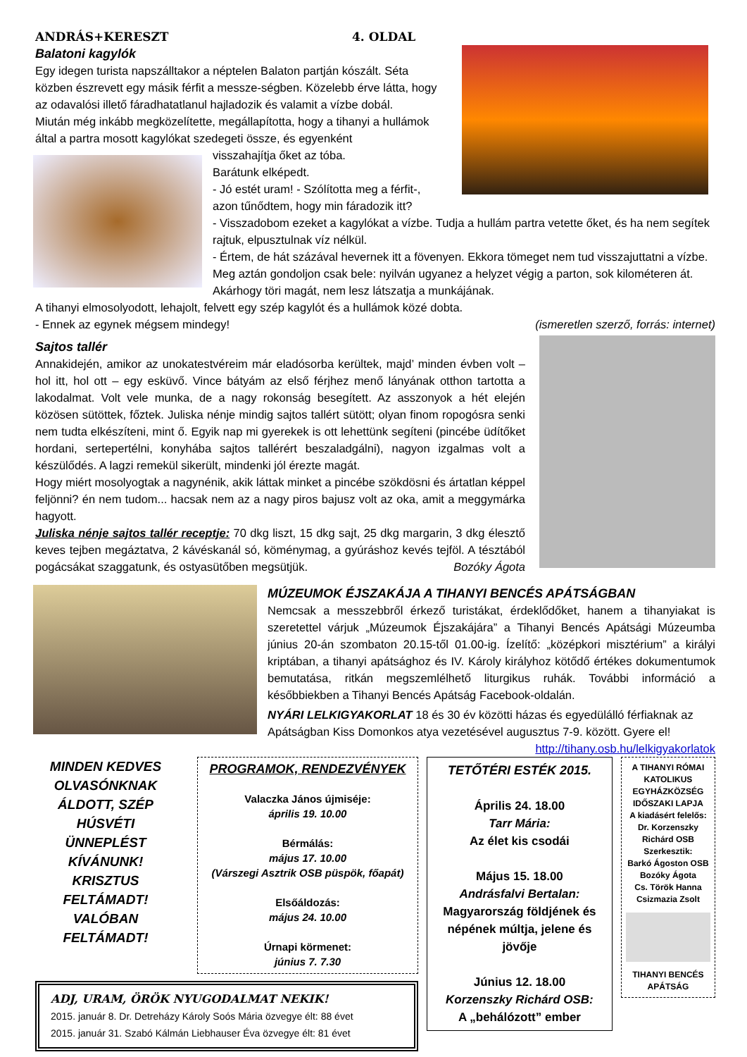ANDRÁS+KERESZT 4. OLDAL
Balatoni kagylók
Egy idegen turista napszálltakor a néptelen Balaton partján kószált. Séta közben észrevett egy másik férfit a messze-ségben. Közelebb érve látta, hogy az odavalósi illető fáradhatatlanul hajladozik és valamit a vízbe dobál.
Miután még inkább megközelítette, megállapította, hogy a tihanyi a hullámok által a partra mosott kagylókat szedegeti össze, és egyenként
visszahajítja őket az tóba.
Barátunk elképedt.
- Jó estét uram! - Szólította meg a férfit-, azon tűnődtem, hogy min fáradozik itt?
- Visszadobom ezeket a kagylókat a vízbe. Tudja a hullám partra vetette őket, és ha nem segítek rajtuk, elpusztulnak víz nélkül.
- Értem, de hát százával hevernek itt a fövenyen. Ekkora tömeget nem tud visszajuttatni a vízbe. Meg aztán gondoljon csak bele: nyilván ugyanez a helyzet végig a parton, sok kilométeren át. Akárhogy töri magát, nem lesz látszatja a munkájának.
A tihanyi elmosolyodott, lehajolt, felvett egy szép kagylót és a hullámok közé dobta.
- Ennek az egynek mégsem mindegy! (ismeretlen szerző, forrás: internet)
Sajtos tallér
Annakidején, amikor az unokatestvéreim már eladósorba kerültek, majd’ minden évben volt – hol itt, hol ott – egy esküvő. Vince bátyám az első férjhez menő lányának otthon tartotta a lakodalmat. Volt vele munka, de a nagy rokonság besegített. Az asszonyok a hét elején közösen sütöttek, főztek. Juliska nénje mindig sajtos tallért sütött; olyan finom ropogósra senki nem tudta elkészíteni, mint ő. Egyik nap mi gyerekek is ott lehettünk segíteni (pincébe üdítőket hordani, sertepertélni, konyhába sajtos tallérért beszaladgálni), nagyon izgalmas volt a készülődés. A lagzi remekül sikerült, mindenki jól érezte magát.
Hogy miért mosolyogtak a nagynénik, akik láttak minket a pincébe szökdösni és ártatlan képpel feljönni? én nem tudom... hacsak nem az a nagy piros bajusz volt az oka, amit a meggymárka hagyott.
Juliska nénje sajtos tallér receptje: 70 dkg liszt, 15 dkg sajt, 25 dkg margarin, 3 dkg élesztő keves tejben megáztatva, 2 kávéskanál só, köménymag, a gyúráshoz kevés tejföl. A tésztából pogácsákat szaggatunk, és ostyasütőben megsütjük. Bozóky Ágota
MÚZEUMOK ÉJSZAKÁJA A TIHANYI BENCÉS APÁTSÁGBAN
Nemcsak a messzebbről érkező turistákat, érdeklődőket, hanem a tihanyiakat is szeretettel várjuk „Múzeumok Éjszakájára” a Tihanyi Bencés Apátsági Múzeumba június 20-án szombaton 20.15-től 01.00-ig. Ízelítő: „középkori misztérium” a királyi kriptában, a tihanyi apátsághoz és IV. Károly királyhoz kötődő értékes dokumentumok bemutatása, ritkán megszemlélhető liturgikus ruhák. További információ a későbbiekben a Tihanyi Bencés Apátság Facebook-oldalán.
NYÁRI LELKIGYAKORLAT 18 és 30 év közötti házas és egyedülálló férfiaknak az Apátságban Kiss Domonkos atya vezetésével augusztus 7-9. között. Gyere el! http://tihany.osb.hu/lelkigyakorlatok
MINDEN KEDVES OLVASÓNKNAK ÁLDOTT, SZÉP HÚSVÉTI ÜNNEPLÉST KÍVÁNUNK! KRISZTUS FELTÁMADT! VALÓBAN FELTÁMADT!
PROGRAMOK, RENDEZVÉNYEK
Valaczka János újmiséje:
április 19. 10.00
Bérmálás:
május 17. 10.00
(Várszegi Asztrik OSB püspök, főapát)
Elsőáldozás:
május 24. 10.00
Úrnapi körmenet:
június 7. 7.30
ADJ, URAM, ÖRÖK NYUGODALMAT NEKIK!
2015. január 8. Dr. Detreházy Károly Soós Mária özvegye élt: 88 évet
2015. január 31. Szabó Kálmán Liebhauser Éva özvegye élt: 81 évet
TETŐTÉRI ESTÉK 2015.
Április 24. 18.00
Tarr Mária:
Az élet kis csodái
Május 15. 18.00
Andrásfalvi Bertalan:
Magyarország földjének és népének múltja, jelene és jövője
Június 12. 18.00
Korzenszky Richárd OSB:
A „behálózott” ember
A TIHANYI RÓMAI KATOLIKUS EGYHÁZKÖZSÉG IDŐSZAKI LAPJA
A kiadásért felelős:
Dr. Korzenszky Richárd OSB
Szerkesztik:
Barkó Ágoston OSB
Bozóky Ágota
Cs. Török Hanna
Csizmazia Zsolt
TIHANYI BENCÉS APÁTSÁG